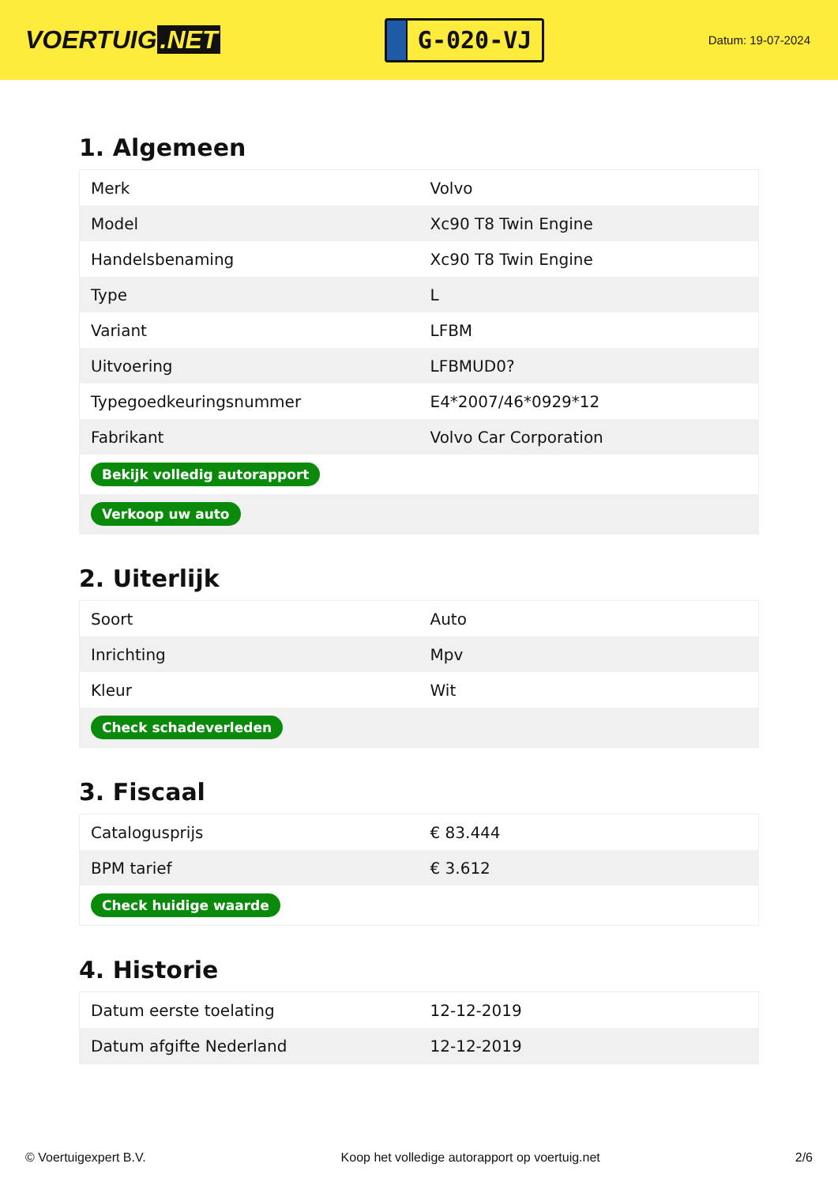VOERTUIG.NET
G-020-VJ
Datum: 19-07-2024
1. Algemeen
| Merk | Volvo |
| Model | Xc90 T8 Twin Engine |
| Handelsbenaming | Xc90 T8 Twin Engine |
| Type | L |
| Variant | LFBM |
| Uitvoering | LFBMUD0? |
| Typegoedkeuringsnummer | E4*2007/46*0929*12 |
| Fabrikant | Volvo Car Corporation |
| Bekijk volledig autorapport | |
| Verkoop uw auto | |
2. Uiterlijk
| Soort | Auto |
| Inrichting | Mpv |
| Kleur | Wit |
| Check schadeverleden | |
3. Fiscaal
| Catalogusprijs | € 83.444 |
| BPM tarief | € 3.612 |
| Check huidige waarde | |
4. Historie
| Datum eerste toelating | 12-12-2019 |
| Datum afgifte Nederland | 12-12-2019 |
© Voertuigexpert B.V. Koop het volledige autorapport op voertuig.net 2/6